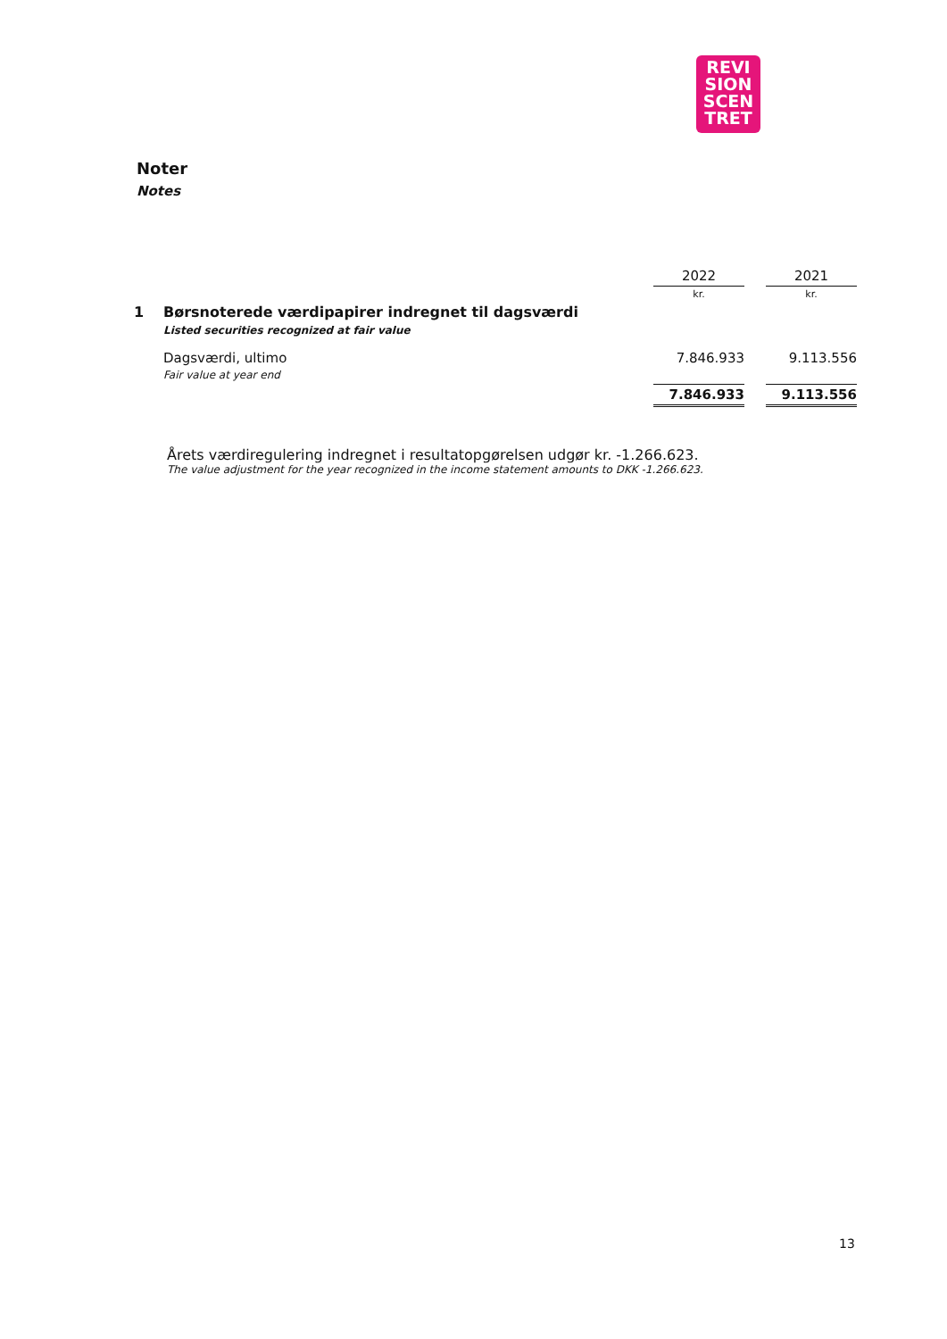REVI
SION
SCEN
TRET
Noter
Notes
| | | 2022 | | 2021 |
| | | kr. | | kr. |
| 1 | Børsnoterede værdipapirer indregnet til dagsværdi Listed securities recognized at fair value | | | |
| | Dagsværdi, ultimo Fair value at year end | 7.846.933 | | 9.113.556 |
| | | 7.846.933 | | 9.113.556 |
Årets værdiregulering indregnet i resultatopgørelsen udgør kr. -1.266.623.
The value adjustment for the year recognized in the income statement amounts to DKK -1.266.623.
13